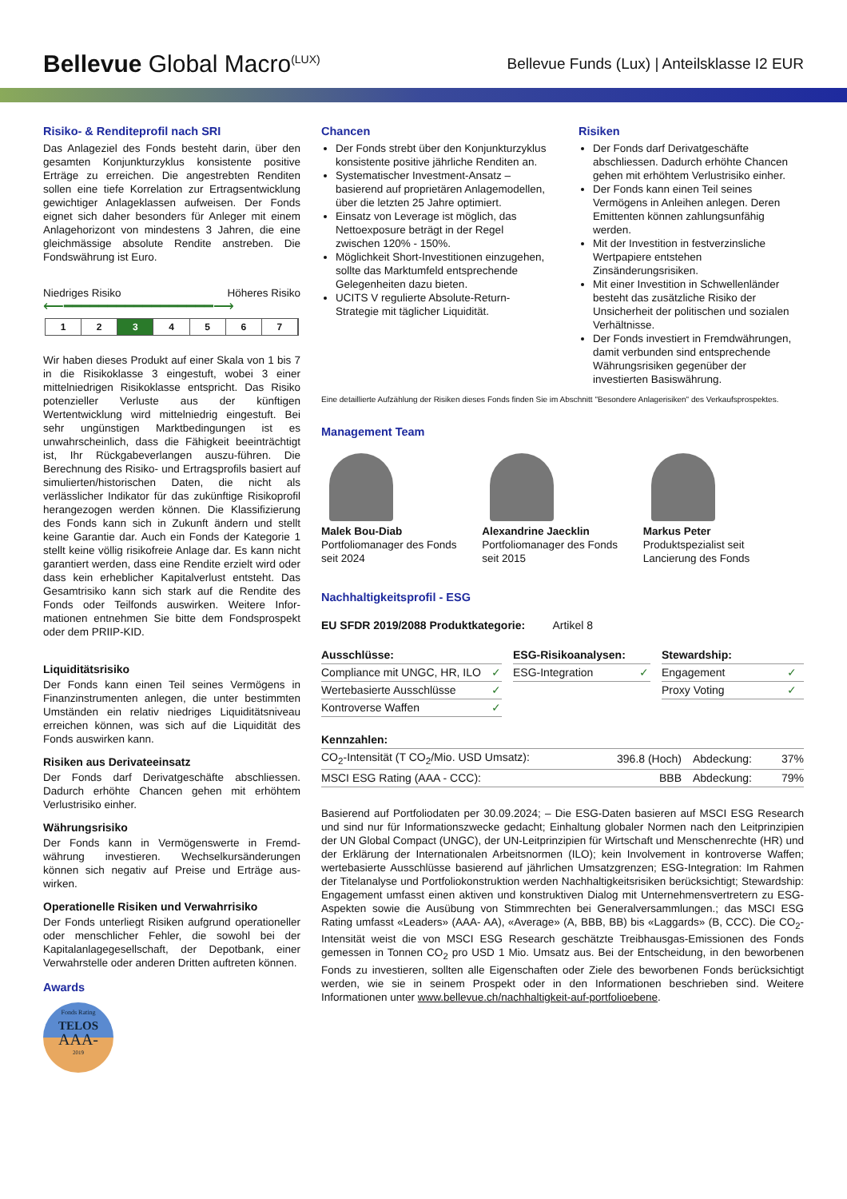Bellevue Global Macro<sup>(LUX)</sup>
Bellevue Funds (Lux) | Anteilsklasse I2 EUR
Risiko- & Renditeprofil nach SRI
Das Anlageziel des Fonds besteht darin, über den gesamten Konjunkturzyklus konsistente positive Erträge zu erreichen. Die angestrebten Renditen sollen eine tiefe Korrelation zur Ertrag­sentwicklung gewichtiger Anlageklassen aufwei­sen. Der Fonds eignet sich daher besonders für Anleger mit einem Anlagehorizont von minde­stens 3 Jahren, die eine gleichmässige absolute Rendite anstreben. Die Fondswährung ist Euro.
Niedriges Risiko Höheres Risiko
⟵━━━━━━━━━━━━━━━━━⟶
1 2 3 4 5 6 7
Wir haben dieses Produkt auf einer Skala von 1 bis 7 in die Risikoklasse 3 eingestuft, wobei 3 einer mittelniedrigen Risikoklasse entspricht. Das Risiko potenzieller Verluste aus der künftigen Wertentwicklung wird mittelniedrig eingestuft. Bei sehr ungünstigen Marktbedingungen ist es unwahrscheinlich, dass die Fähigkeit beein­trächtigt ist, Ihr Rückgabeverlangen auszu-füh­ren. Die Berechnung des Risiko- und Ertragspro­fils basiert auf simulierten/historischen Daten, die nicht als verlässlicher Indikator für das zukünftige Risikoprofil herangezogen werden können. Die Klassifizierung des Fonds kann sich in Zukunft ändern und stellt keine Garantie dar. Auch ein Fonds der Kategorie 1 stellt keine völlig risikofreie Anlage dar. Es kann nicht garantiert werden, dass eine Rendite erzielt wird oder dass kein erheblicher Kapitalverlust entsteht. Das Gesamtrisiko kann sich stark auf die Rendite des Fonds oder Teilfonds auswirken. Weitere Infor­mationen entnehmen Sie bitte dem Fondspro­spekt oder dem PRIIP-KID.
Liquiditätsrisiko
Der Fonds kann einen Teil seines Vermögens in Finanzinstrumenten anlegen, die unter bestimm­ten Umständen ein relativ niedriges Liquiditäts­niveau erreichen können, was sich auf die Liqui­dität des Fonds auswirken kann.
Risiken aus Derivateeinsatz
Der Fonds darf Derivatgeschäfte abschliessen. Dadurch erhöhte Chancen gehen mit erhöhtem Verlustrisiko einher.
Währungsrisiko
Der Fonds kann in Vermögenswerte in Fremd­währung investieren. Wechselkursänderungen können sich negativ auf Preise und Erträge aus­wirken.
Operationelle Risiken und Verwahrrisiko
Der Fonds unterliegt Risiken aufgrund operatio­neller oder menschlicher Fehler, die sowohl bei der Kapitalanlagegesellschaft, der Depotbank, einer Verwahrstelle oder anderen Dritten auftre­ten können.
Awards
Fonds Rating
TELOS
AAA-
2019
Chancen
Der Fonds strebt über den Konjunkturzyklus konsistente positive jährliche Renditen an.
Systematischer Investment-Ansatz – basierend auf proprietären Anlagemodellen, über die letzten 25 Jahre optimiert.
Einsatz von Leverage ist möglich, das Nettoexposure beträgt in der Regel zwischen 120% - 150%.
Möglichkeit Short-Investitionen einzugehen, sollte das Marktumfeld entsprechende Gelegenheiten dazu bieten.
UCITS V regulierte Absolute-Return-Strategie mit täglicher Liquidität.
Risiken
Der Fonds darf Derivatgeschäfte abschliessen. Dadurch erhöhte Chancen gehen mit erhöhtem Verlustrisiko einher.
Der Fonds kann einen Teil seines Vermögens in Anleihen anlegen. Deren Emittenten können zahlungsunfähig werden.
Mit der Investition in festverzinsliche Wertpapiere entstehen Zinsänderungsrisiken.
Mit einer Investition in Schwellenländer besteht das zusätzliche Risiko der Unsicherheit der politischen und sozialen Verhältnisse.
Der Fonds investiert in Fremdwährungen, damit verbunden sind entsprechende Währungsrisiken gegenüber der investierten Basiswährung.
Eine detaillierte Aufzählung der Risiken dieses Fonds finden Sie im Abschnitt "Besondere Anlagerisiken" des Verkaufsprospektes.
Management Team
Malek Bou-Diab
Portfoliomanager des Fonds
seit 2024
Alexandrine Jaecklin
Portfoliomanager des Fonds
seit 2015
Markus Peter
Produktspezialist seit
Lancierung des Fonds
Nachhaltigkeitsprofil - ESG
EU SFDR 2019/2088 Produktkategorie: Artikel 8
| Ausschlüsse: | |
| --- | --- |
| Compliance mit UNGC, HR, ILO | ✓ |
| Wertebasierte Ausschlüsse | ✓ |
| Kontroverse Waffen | ✓ |
| ESG-Risikoanalysen: | |
| --- | --- |
| ESG-Integration | ✓ |
| Stewardship: | |
| --- | --- |
| Engagement | ✓ |
| Proxy Voting | ✓ |
| Kennzahlen: | | | |
| --- | --- | --- | --- |
| CO<sub>2</sub>-Intensität (T CO<sub>2</sub>/Mio. USD Umsatz): | 396.8 (Hoch) | Abdeckung: | 37% |
| MSCI ESG Rating (AAA - CCC): | BBB | Abdeckung: | 79% |
Basierend auf Portfoliodaten per 30.09.2024; – Die ESG-Daten basieren auf MSCI ESG Research und sind nur für Informationszwecke gedacht; Einhaltung globaler Normen nach den Leitprinzipien der UN Global Compact (UNGC), der UN-Leitprinzipien für Wirtschaft und Menschenrechte (HR) und der Erklärung der Internationalen Arbeitsnormen (ILO); kein Involvement in kontroverse Waffen; wertebasierte Ausschlüsse basierend auf jährlichen Umsatzgrenzen; ESG-Integration: Im Rahmen der Titelanalyse und Portfoliokonstruktion werden Nachhaltigkeitsrisiken berücksichtigt; Stewardship: Engagement umfasst einen aktiven und konstruktiven Dialog mit Unternehmensvertretern zu ESG-Aspekten sowie die Ausübung von Stimmrechten bei Generalversammlungen.; das MSCI ESG Rating umfasst «Leaders» (AAA- AA), «Average» (A, BBB, BB) bis «Laggards» (B, CCC). Die CO<sub>2</sub>-Intensität weist die von MSCI ESG Research geschätzte Treibhausgas-Emissionen des Fonds gemessen in Tonnen CO<sub>2</sub> pro USD 1 Mio. Umsatz aus. Bei der Entscheidung, in den beworbenen Fonds zu investieren, sollten alle Eigenschaften oder Ziele des beworbenen Fonds berücksichtigt werden, wie sie in seinem Prospekt oder in den Informationen beschrieben sind. Weitere Informationen unter www.bellevue.ch/nachhaltigkeit-auf-portfolioebene.